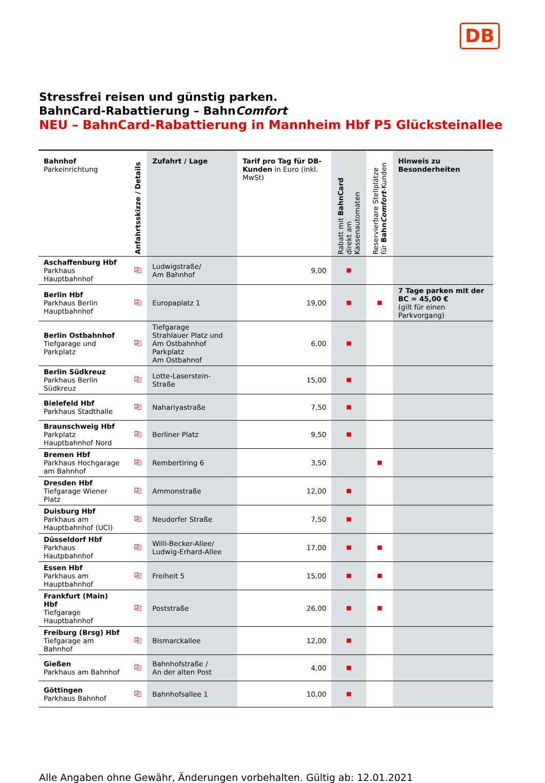DB
Stressfrei reisen und günstig parken.
BahnCard-Rabattierung – BahnComfort
NEU – BahnCard-Rabattierung in Mannheim Hbf P5 Glücksteinallee
| Bahnhof Parkeinrichtung | Anfahrtsskizze / Details | Zufahrt / Lage | Tarif pro Tag für DB-Kunden in Euro (inkl. MwSt) | Rabatt mit BahnCard direkt am Kassenautomaten | Reservierbare Stellplätze für Bahn Comfort -Kunden | Hinweis zu Besonderheiten |
| --- | --- | --- | --- | --- | --- | --- |
| Aschaffenburg Hbf Parkhaus Hauptbahnhof | ⎘ | Ludwigstraße/ Am Bahnhof | 9,00 | ■ | | |
| Berlin Hbf Parkhaus Berlin Hauptbahnhof | ⎘ | Europaplatz 1 | 19,00 | ■ | ■ | 7 Tage parken mit der BC = 45,00 € (gilt für einen Parkvorgang) |
| Berlin Ostbahnhof Tiefgarage und Parkplatz | ⎘ | Tiefgarage Strahlauer Platz und Am Ostbahnhof Parkplatz Am Ostbahnof | 6,00 | ■ | | |
| Berlin Südkreuz Parkhaus Berlin Südkreuz | ⎘ | Lotte-Laserstein- Straße | 15,00 | ■ | | |
| Bielefeld Hbf Parkhaus Stadthalle | ⎘ | Nahariyastraße | 7,50 | ■ | | |
| Braunschweig Hbf Parkplatz Hauptbahnhof Nord | ⎘ | Berliner Platz | 9,50 | ■ | | |
| Bremen Hbf Parkhaus Hochgarage am Bahnhof | ⎘ | Rembertiring 6 | 3,50 | | ■ | |
| Dresden Hbf Tiefgarage Wiener Platz | ⎘ | Ammonstraße | 12,00 | ■ | | |
| Duisburg Hbf Parkhaus am Hauptbahnhof (UCI) | ⎘ | Neudorfer Straße | 7,50 | ■ | | |
| Düsseldorf Hbf Parkhaus Hautpbahnhof | ⎘ | Willi-Becker-Allee/ Ludwig-Erhard-Allee | 17,00 | ■ | ■ | |
| Essen Hbf Parkhaus am Hauptbahnhof | ⎘ | Freiheit 5 | 15,00 | ■ | ■ | |
| Frankfurt (Main) Hbf Tiefgarage Hauptbahnhof | ⎘ | Poststraße | 26,00 | ■ | ■ | |
| Freiburg (Brsg) Hbf Tiefgarage am Bahnhof | ⎘ | Bismarckallee | 12,00 | ■ | | |
| Gießen Parkhaus am Bahnhof | ⎘ | Bahnhofstraße / An der alten Post | 4,00 | ■ | | |
| Göttingen Parkhaus Bahnhof | ⎘ | Bahnhofsallee 1 | 10,00 | ■ | | |
Alle Angaben ohne Gewähr, Änderungen vorbehalten. Gültig ab: 12.01.2021